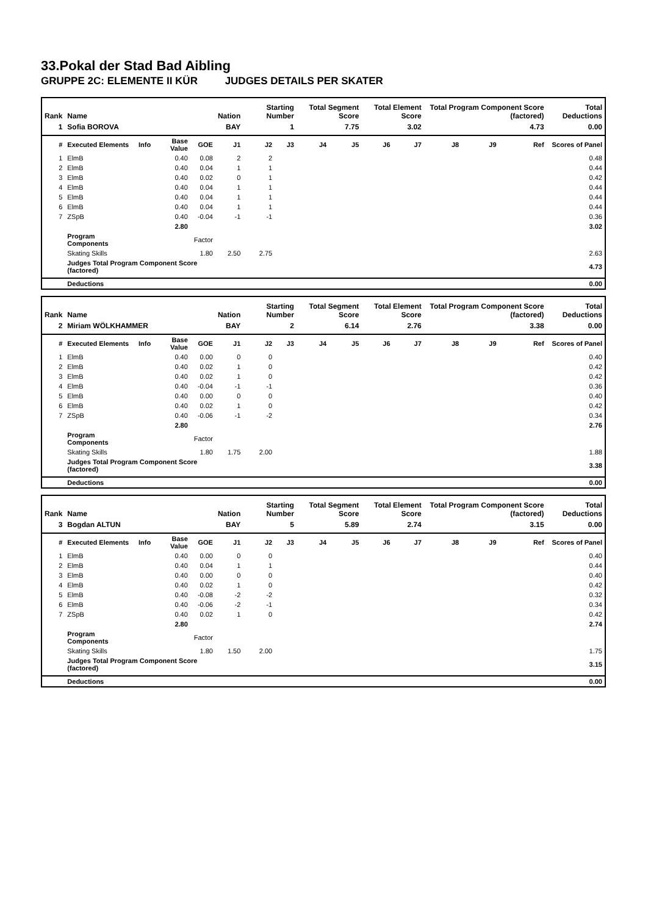33.Pokal der Stad Bad Aibling
GRUPPE 2C: ELEMENTE II KÜR JUDGES DETAILS PER SKATER
| Rank | Name | | | | Nation | Starting Number | | Total Segment Score | | Total Element Score | | Total Program Component Score (factored) | | | Total Deductions |
| --- | --- | --- | --- | --- | --- | --- | --- | --- | --- | --- | --- | --- | --- | --- | --- |
| 1 | Sofia BOROVA | | | | BAY | 1 | | 7.75 | | 3.02 | | 4.73 | | | 0.00 |
| # | Executed Elements | Info | Base Value | GOE | J1 | J2 | J3 | J4 | J5 | J6 | J7 | J8 | J9 | Ref | Scores of Panel |
| 1 | ElmB | | 0.40 | 0.08 | 2 | 2 | | | | | | | | | 0.48 |
| 2 | ElmB | | 0.40 | 0.04 | 1 | 1 | | | | | | | | | 0.44 |
| 3 | ElmB | | 0.40 | 0.02 | 0 | 1 | | | | | | | | | 0.42 |
| 4 | ElmB | | 0.40 | 0.04 | 1 | 1 | | | | | | | | | 0.44 |
| 5 | ElmB | | 0.40 | 0.04 | 1 | 1 | | | | | | | | | 0.44 |
| 6 | ElmB | | 0.40 | 0.04 | 1 | 1 | | | | | | | | | 0.44 |
| 7 | ZSpB | | 0.40 | -0.04 | -1 | -1 | | | | | | | | | 0.36 |
| | | | 2.80 | | | | | | | | | | | | 3.02 |
| | Program Components | | | Factor | | | | | | | | | | | |
| | Skating Skills | | | 1.80 | 2.50 | 2.75 | | | | | | | | | 2.63 |
| | Judges Total Program Component Score (factored) | | | | | | | | | | | | | | 4.73 |
| | Deductions | | | | | | | | | | | | | | 0.00 |
| Rank | Name | | | | Nation | Starting Number | | Total Segment Score | | Total Element Score | | Total Program Component Score (factored) | | | Total Deductions |
| --- | --- | --- | --- | --- | --- | --- | --- | --- | --- | --- | --- | --- | --- | --- | --- |
| 2 | Miriam WÖLKHAMMER | | | | BAY | 2 | | 6.14 | | 2.76 | | 3.38 | | | 0.00 |
| # | Executed Elements | Info | Base Value | GOE | J1 | J2 | J3 | J4 | J5 | J6 | J7 | J8 | J9 | Ref | Scores of Panel |
| 1 | ElmB | | 0.40 | 0.00 | 0 | 0 | | | | | | | | | 0.40 |
| 2 | ElmB | | 0.40 | 0.02 | 1 | 0 | | | | | | | | | 0.42 |
| 3 | ElmB | | 0.40 | 0.02 | 1 | 0 | | | | | | | | | 0.42 |
| 4 | ElmB | | 0.40 | -0.04 | -1 | -1 | | | | | | | | | 0.36 |
| 5 | ElmB | | 0.40 | 0.00 | 0 | 0 | | | | | | | | | 0.40 |
| 6 | ElmB | | 0.40 | 0.02 | 1 | 0 | | | | | | | | | 0.42 |
| 7 | ZSpB | | 0.40 | -0.06 | -1 | -2 | | | | | | | | | 0.34 |
| | | | 2.80 | | | | | | | | | | | | 2.76 |
| | Program Components | | | Factor | | | | | | | | | | | |
| | Skating Skills | | | 1.80 | 1.75 | 2.00 | | | | | | | | | 1.88 |
| | Judges Total Program Component Score (factored) | | | | | | | | | | | | | | 3.38 |
| | Deductions | | | | | | | | | | | | | | 0.00 |
| Rank | Name | | | | Nation | Starting Number | | Total Segment Score | | Total Element Score | | Total Program Component Score (factored) | | | Total Deductions |
| --- | --- | --- | --- | --- | --- | --- | --- | --- | --- | --- | --- | --- | --- | --- | --- |
| 3 | Bogdan ALTUN | | | | BAY | 5 | | 5.89 | | 2.74 | | 3.15 | | | 0.00 |
| # | Executed Elements | Info | Base Value | GOE | J1 | J2 | J3 | J4 | J5 | J6 | J7 | J8 | J9 | Ref | Scores of Panel |
| 1 | ElmB | | 0.40 | 0.00 | 0 | 0 | | | | | | | | | 0.40 |
| 2 | ElmB | | 0.40 | 0.04 | 1 | 1 | | | | | | | | | 0.44 |
| 3 | ElmB | | 0.40 | 0.00 | 0 | 0 | | | | | | | | | 0.40 |
| 4 | ElmB | | 0.40 | 0.02 | 1 | 0 | | | | | | | | | 0.42 |
| 5 | ElmB | | 0.40 | -0.08 | -2 | -2 | | | | | | | | | 0.32 |
| 6 | ElmB | | 0.40 | -0.06 | -2 | -1 | | | | | | | | | 0.34 |
| 7 | ZSpB | | 0.40 | 0.02 | 1 | 0 | | | | | | | | | 0.42 |
| | | | 2.80 | | | | | | | | | | | | 2.74 |
| | Program Components | | | Factor | | | | | | | | | | | |
| | Skating Skills | | | 1.80 | 1.50 | 2.00 | | | | | | | | | 1.75 |
| | Judges Total Program Component Score (factored) | | | | | | | | | | | | | | 3.15 |
| | Deductions | | | | | | | | | | | | | | 0.00 |